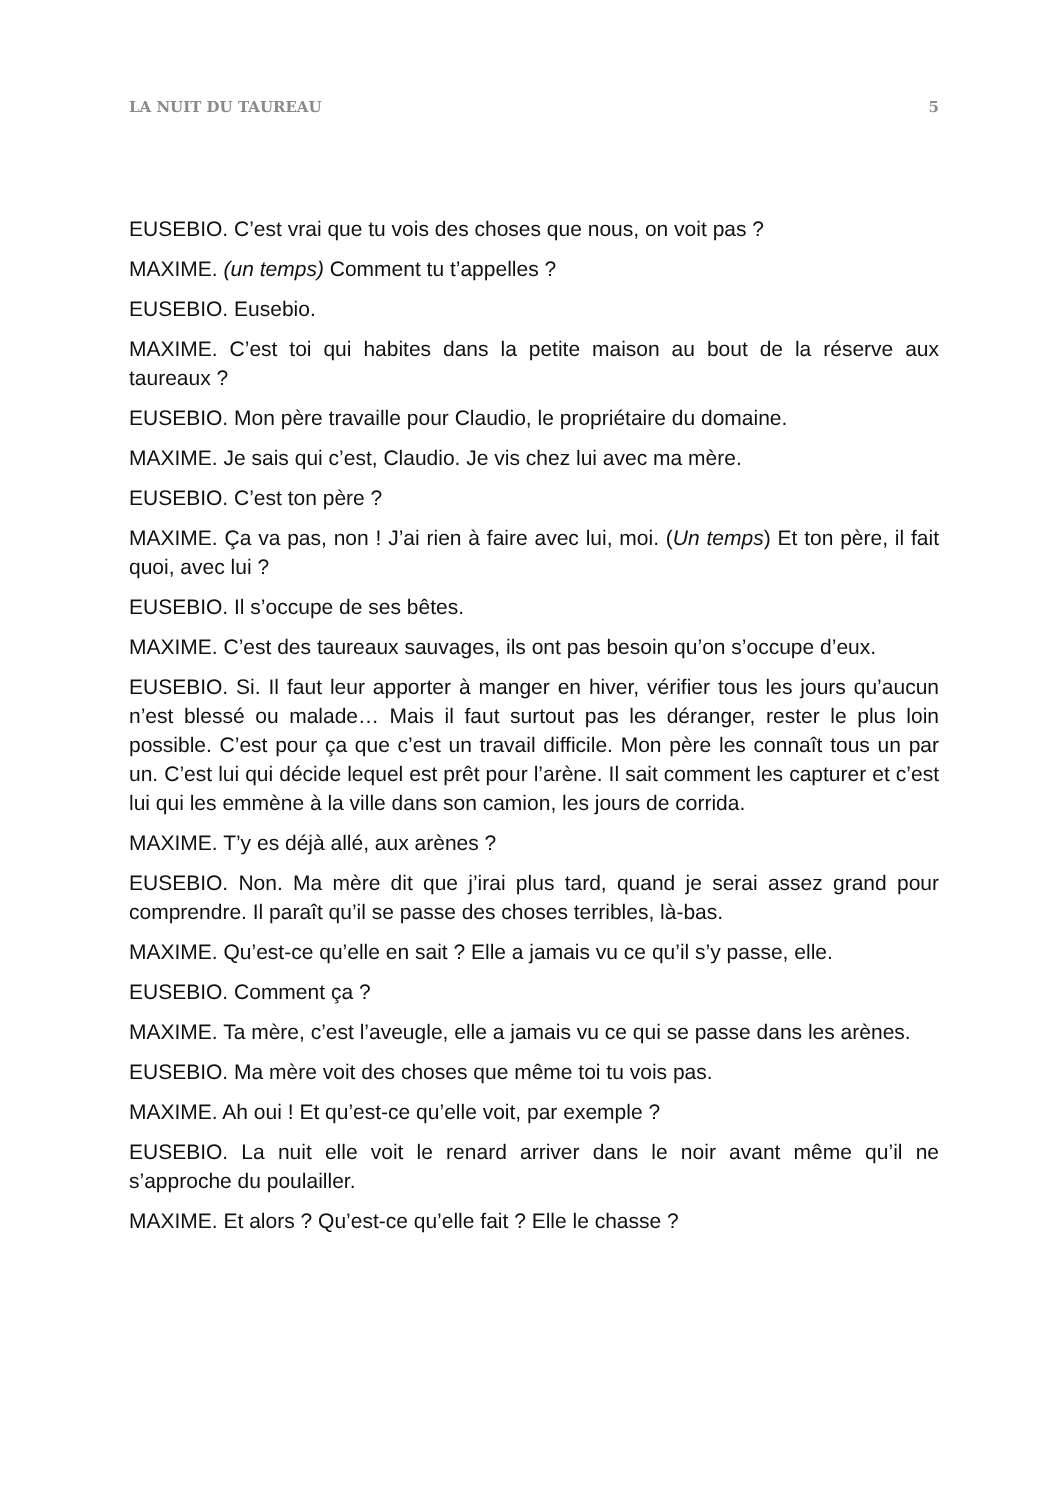LA NUIT DU TAUREAU 5
EUSEBIO. C’est vrai que tu vois des choses que nous, on voit pas ?
MAXIME. (un temps) Comment tu t’appelles ?
EUSEBIO. Eusebio.
MAXIME. C’est toi qui habites dans la petite maison au bout de la réserve aux taureaux ?
EUSEBIO. Mon père travaille pour Claudio, le propriétaire du domaine.
MAXIME. Je sais qui c’est, Claudio. Je vis chez lui avec ma mère.
EUSEBIO. C’est ton père ?
MAXIME. Ça va pas, non ! J’ai rien à faire avec lui, moi. (Un temps) Et ton père, il fait quoi, avec lui ?
EUSEBIO. Il s’occupe de ses bêtes.
MAXIME. C’est des taureaux sauvages, ils ont pas besoin qu’on s’occupe d’eux.
EUSEBIO. Si. Il faut leur apporter à manger en hiver, vérifier tous les jours qu’aucun n’est blessé ou malade… Mais il faut surtout pas les déranger, rester le plus loin possible. C’est pour ça que c’est un travail difficile. Mon père les connaît tous un par un. C’est lui qui décide lequel est prêt pour l’arène. Il sait comment les capturer et c’est lui qui les emmène à la ville dans son camion, les jours de corrida.
MAXIME. T’y es déjà allé, aux arènes ?
EUSEBIO. Non. Ma mère dit que j’irai plus tard, quand je serai assez grand pour comprendre. Il paraît qu’il se passe des choses terribles, là-bas.
MAXIME. Qu’est-ce qu’elle en sait ? Elle a jamais vu ce qu’il s’y passe, elle.
EUSEBIO. Comment ça ?
MAXIME. Ta mère, c’est l’aveugle, elle a jamais vu ce qui se passe dans les arènes.
EUSEBIO. Ma mère voit des choses que même toi tu vois pas.
MAXIME. Ah oui ! Et qu’est-ce qu’elle voit, par exemple ?
EUSEBIO. La nuit elle voit le renard arriver dans le noir avant même qu’il ne s’approche du poulailler.
MAXIME. Et alors ? Qu’est-ce qu’elle fait ? Elle le chasse ?